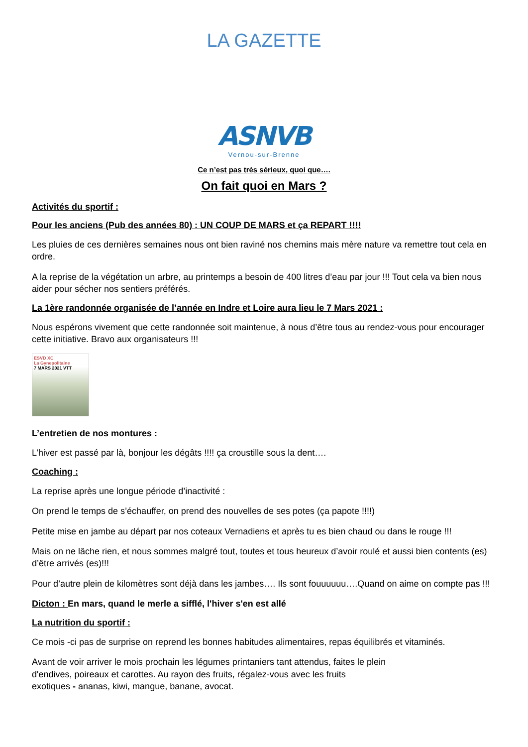LA GAZETTE
ASNVB
Vernou-sur-Brenne
Ce n’est pas très sérieux, quoi que….
On fait quoi en Mars ?
Activités du sportif :
Pour les anciens (Pub des années 80) : UN COUP DE MARS et ça REPART !!!!
Les pluies de ces dernières semaines nous ont bien raviné nos chemins mais mère nature va remettre tout cela en ordre.
A la reprise de la végétation un arbre, au printemps a besoin de 400 litres d’eau par jour !!! Tout cela va bien nous aider pour sécher nos sentiers préférés.
La 1ère randonnée organisée de l’année en Indre et Loire aura lieu le 7 Mars 2021 :
Nous espérons vivement que cette randonnée soit maintenue, à nous d’être tous au rendez-vous pour encourager cette initiative. Bravo aux organisateurs !!!
ESVD XC
La Gynepolitaine
7 MARS 2021 VTT
L’entretien de nos montures :
L’hiver est passé par là, bonjour les dégâts !!!! ça croustille sous la dent….
Coaching :
La reprise après une longue période d’inactivité :
On prend le temps de s’échauffer, on prend des nouvelles de ses potes (ça papote !!!!)
Petite mise en jambe au départ par nos coteaux Vernadiens et après tu es bien chaud ou dans le rouge !!!
Mais on ne lâche rien, et nous sommes malgré tout, toutes et tous heureux d’avoir roulé et aussi bien contents (es) d’être arrivés (es)!!!
Pour d’autre plein de kilomètres sont déjà dans les jambes…. Ils sont fouuuuuu….Quand on aime on compte pas !!!
Dicton : En mars, quand le merle a sifflé, l'hiver s'en est allé
La nutrition du sportif :
Ce mois -ci pas de surprise on reprend les bonnes habitudes alimentaires, repas équilibrés et vitaminés.
Avant de voir arriver le mois prochain les légumes printaniers tant attendus, faites le plein
d'endives, poireaux et carottes. Au rayon des fruits, régalez-vous avec les fruits
exotiques - ananas, kiwi, mangue, banane, avocat.